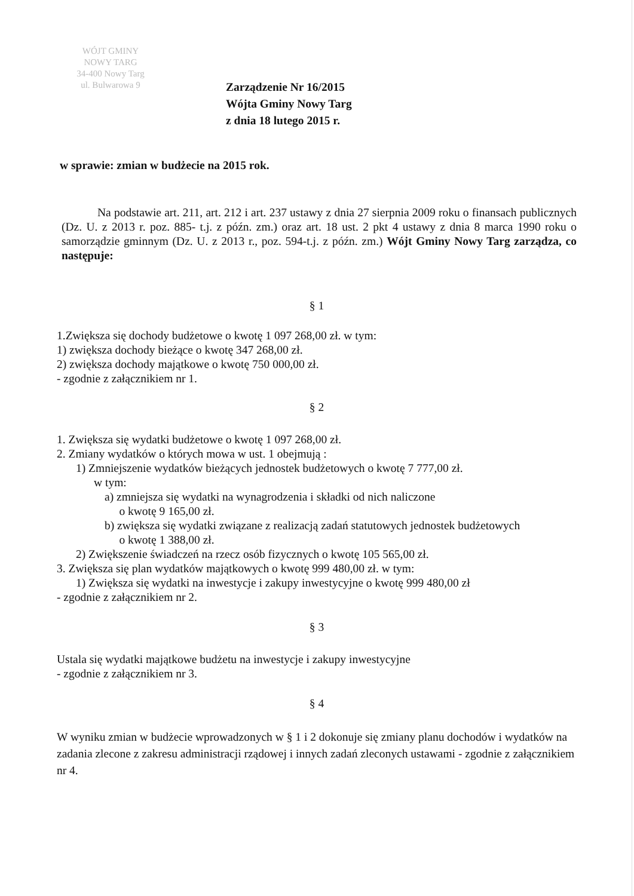WÓJT GMINY
NOWY TARG
34-400 Nowy Targ
ul. Bulwarowa 9
Zarządzenie Nr 16/2015
Wójta Gminy Nowy Targ
z dnia 18 lutego 2015 r.
w sprawie: zmian w budżecie na 2015 rok.
Na podstawie art. 211, art. 212 i art. 237 ustawy z dnia 27 sierpnia 2009 roku o finansach publicznych (Dz. U. z 2013 r. poz. 885- t.j. z późn. zm.) oraz art. 18 ust. 2 pkt 4 ustawy z dnia 8 marca 1990 roku o samorządzie gminnym (Dz. U. z 2013 r., poz. 594-t.j. z późn. zm.) Wójt Gminy Nowy Targ zarządza, co następuje:
§ 1
1.Zwiększa się dochody budżetowe o kwotę 1 097 268,00 zł. w tym:
1) zwiększa dochody bieżące o kwotę 347 268,00 zł.
2) zwiększa dochody majątkowe o kwotę 750 000,00 zł.
- zgodnie z załącznikiem nr 1.
§ 2
1. Zwiększa się wydatki budżetowe o kwotę 1 097 268,00 zł.
2. Zmiany wydatków o których mowa w ust. 1 obejmują :
1) Zmniejszenie wydatków bieżących jednostek budżetowych o kwotę 7 777,00 zł.
w tym:
a) zmniejsza się wydatki na wynagrodzenia i składki od nich naliczone
o kwotę 9 165,00 zł.
b) zwiększa się wydatki związane z realizacją zadań statutowych jednostek budżetowych
o kwotę 1 388,00 zł.
2) Zwiększenie świadczeń na rzecz osób fizycznych o kwotę 105 565,00 zł.
3. Zwiększa się plan wydatków majątkowych o kwotę 999 480,00 zł. w tym:
1) Zwiększa się wydatki na inwestycje i zakupy inwestycyjne o kwotę 999 480,00 zł
- zgodnie z załącznikiem nr 2.
§ 3
Ustala się wydatki majątkowe budżetu na inwestycje i zakupy inwestycyjne
- zgodnie z załącznikiem nr 3.
§ 4
W wyniku zmian w budżecie wprowadzonych w § 1 i 2 dokonuje się zmiany planu dochodów i wydatków na zadania zlecone z zakresu administracji rządowej i innych zadań zleconych ustawami - zgodnie z załącznikiem nr 4.